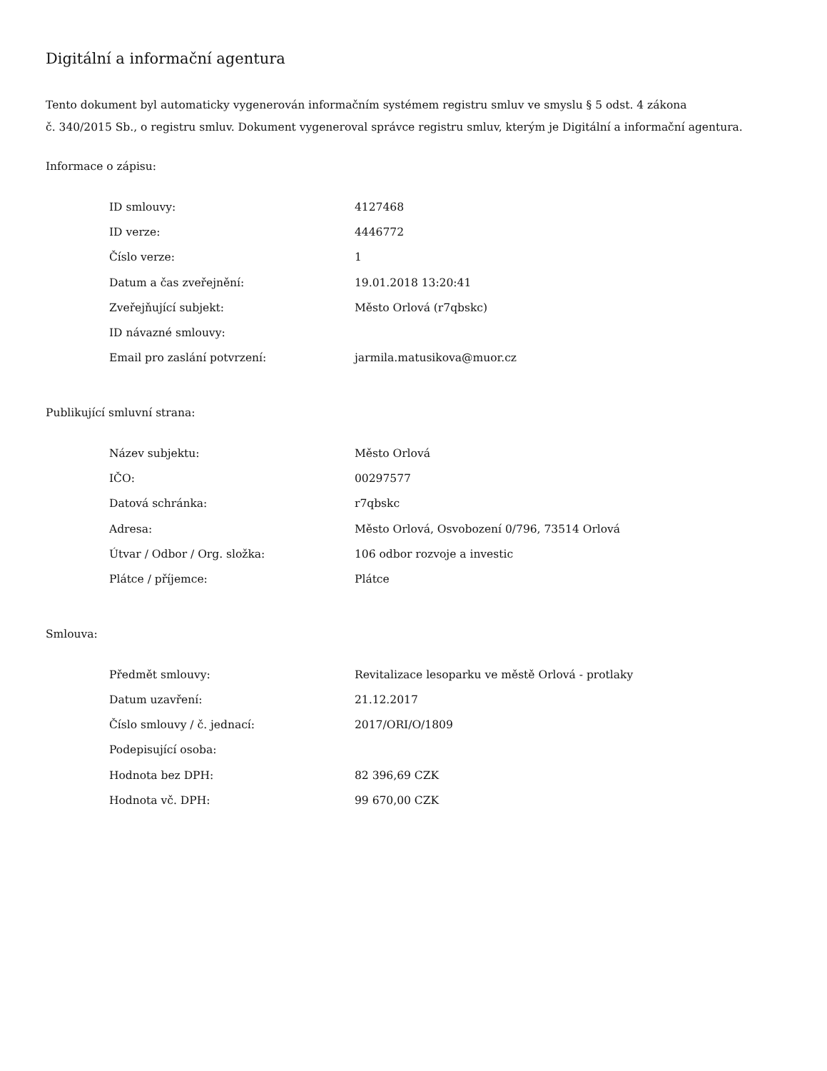Digitální a informační agentura
Tento dokument byl automaticky vygenerován informačním systémem registru smluv ve smyslu § 5 odst. 4 zákona
č. 340/2015 Sb., o registru smluv. Dokument vygeneroval správce registru smluv, kterým je Digitální a informační agentura.
Informace o zápisu:
| ID smlouvy: | 4127468 |
| ID verze: | 4446772 |
| Číslo verze: | 1 |
| Datum a čas zveřejnění: | 19.01.2018 13:20:41 |
| Zveřejňující subjekt: | Město Orlová (r7qbskc) |
| ID návazné smlouvy: | |
| Email pro zaslání potvrzení: | jarmila.matusikova@muor.cz |
Publikující smluvní strana:
| Název subjektu: | Město Orlová |
| IČO: | 00297577 |
| Datová schránka: | r7qbskc |
| Adresa: | Město Orlová, Osvobození 0/796, 73514 Orlová |
| Útvar / Odbor / Org. složka: | 106 odbor rozvoje a investic |
| Plátce / příjemce: | Plátce |
Smlouva:
| Předmět smlouvy: | Revitalizace lesoparku ve městě Orlová - protlaky |
| Datum uzavření: | 21.12.2017 |
| Číslo smlouvy / č. jednací: | 2017/ORI/O/1809 |
| Podepisující osoba: | |
| Hodnota bez DPH: | 82 396,69 CZK |
| Hodnota vč. DPH: | 99 670,00 CZK |